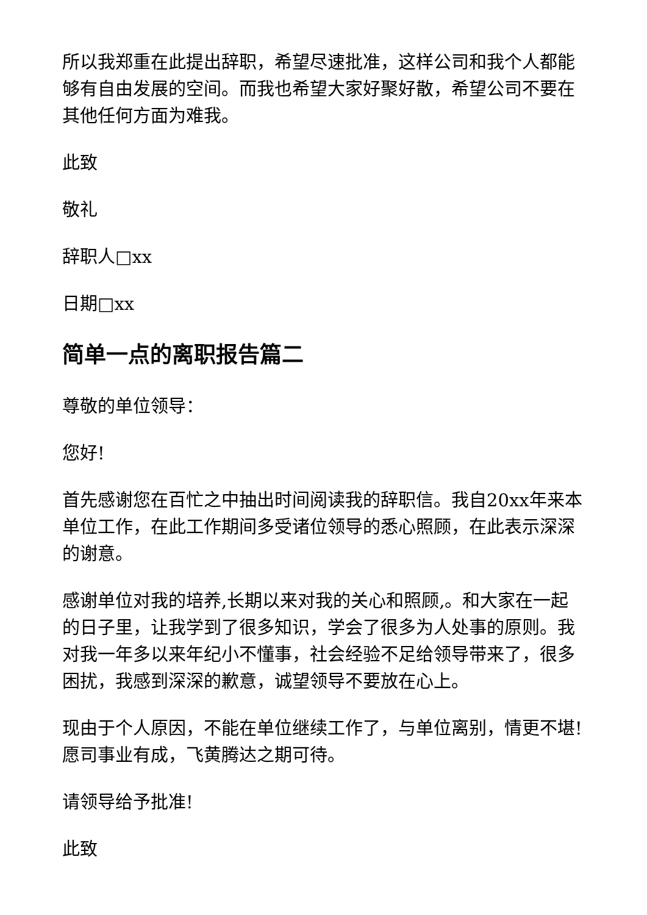所以我郑重在此提出辞职，希望尽速批准，这样公司和我个人都能够有自由发展的空间。而我也希望大家好聚好散，希望公司不要在其他任何方面为难我。
此致
敬礼
辞职人□xx
日期□xx
简单一点的离职报告篇二
尊敬的单位领导：
您好!
首先感谢您在百忙之中抽出时间阅读我的辞职信。我自20xx年来本单位工作，在此工作期间多受诸位领导的悉心照顾，在此表示深深的谢意。
感谢单位对我的培养,长期以来对我的关心和照顾,。和大家在一起的日子里，让我学到了很多知识，学会了很多为人处事的原则。我对我一年多以来年纪小不懂事，社会经验不足给领导带来了，很多困扰，我感到深深的歉意，诚望领导不要放在心上。
现由于个人原因，不能在单位继续工作了，与单位离别，情更不堪!愿司事业有成，飞黄腾达之期可待。
请领导给予批准!
此致